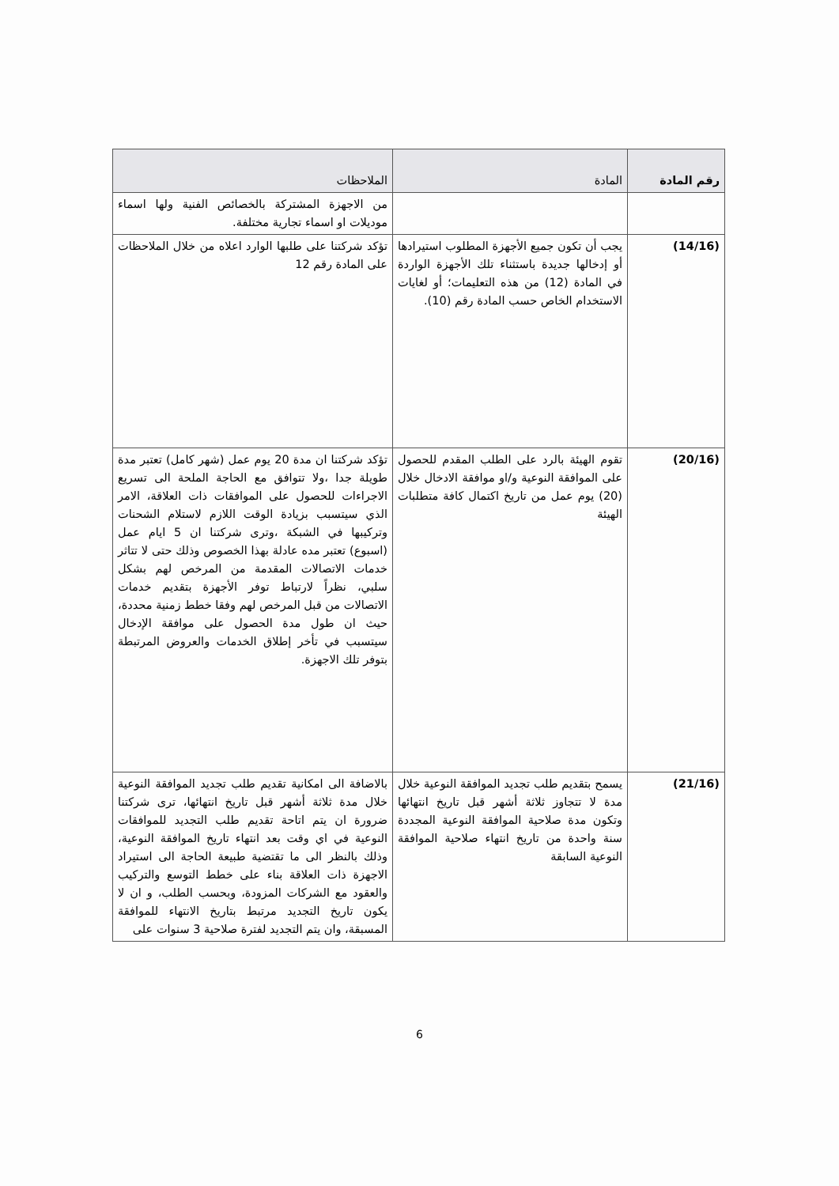| رقم المادة | المادة | الملاحظات |
| --- | --- | --- |
| | | من الاجهزة المشتركة بالخصائص الفنية ولها اسماء موديلات او اسماء تجارية مختلفة. |
| (14/16) | يجب أن تكون جميع الأجهزة المطلوب استيرادها أو إدخالها جديدة باستثناء تلك الأجهزة الواردة في المادة (12) من هذه التعليمات؛ أو لغايات الاستخدام الخاص حسب المادة رقم (10). | تؤكد شركتنا على طلبها الوارد اعلاه من خلال الملاحظات على المادة رقم 12 |
| (20/16) | تقوم الهيئة بالرد على الطلب المقدم للحصول على الموافقة النوعية و/او موافقة الادخال خلال (20) يوم عمل من تاريخ اكتمال كافة متطلبات الهيئة | تؤكد شركتنا ان مدة 20 يوم عمل (شهر كامل) تعتبر مدة طويلة جدا ،ولا تتوافق مع الحاجة الملحة الى تسريع الاجراءات للحصول على الموافقات ذات العلاقة، الامر الذي سيتسبب بزيادة الوقت اللازم لاستلام الشحنات وتركيبها في الشبكة ،وترى شركتنا ان 5 ايام عمل (اسبوع) تعتبر مده عادلة بهذا الخصوص وذلك حتى لا تتاثر خدمات الاتصالات المقدمة من المرخص لهم بشكل سلبي، نظراً لارتباط توفر الأجهزة بتقديم خدمات الاتصالات من قبل المرخص لهم وفقا خطط زمنية محددة، حيث ان طول مدة الحصول على موافقة الإدخال سيتسبب في تأخر إطلاق الخدمات والعروض المرتبطة بتوفر تلك الاجهزة. |
| (21/16) | يسمح بتقديم طلب تجديد الموافقة النوعية خلال مدة لا تتجاوز ثلاثة أشهر قبل تاريخ انتهائها وتكون مدة صلاحية الموافقة النوعية المجددة سنة واحدة من تاريخ انتهاء صلاحية الموافقة النوعية السابقة | بالاضافة الى امكانية تقديم طلب تجديد الموافقة النوعية خلال مدة ثلاثة أشهر قبل تاريخ انتهائها، ترى شركتنا ضرورة ان يتم اتاحة تقديم طلب التجديد للموافقات النوعية في اي وقت بعد انتهاء تاريخ الموافقة النوعية، وذلك بالنظر الى ما تقتضية طبيعة الحاجة الى استيراد الاجهزة ذات العلاقة بناء على خطط التوسع والتركيب والعقود مع الشركات المزودة، وبحسب الطلب، و ان لا يكون تاريخ التجديد مرتبط بتاريخ الانتهاء للموافقة المسبقة، وان يتم التجديد لفترة صلاحية 3 سنوات على |
6